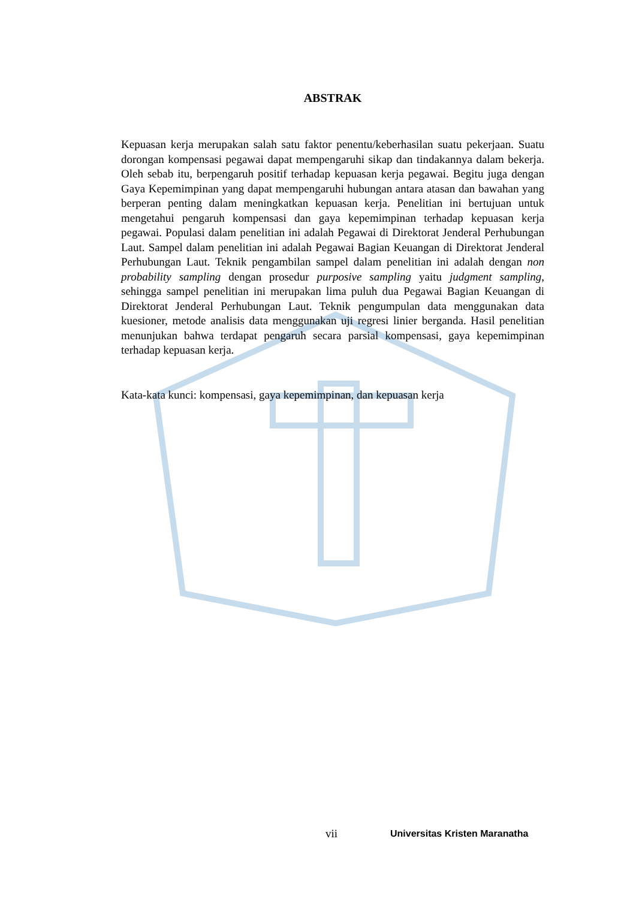ABSTRAK
Kepuasan kerja merupakan salah satu faktor penentu/keberhasilan suatu pekerjaan. Suatu dorongan kompensasi pegawai dapat mempengaruhi sikap dan tindakannya dalam bekerja. Oleh sebab itu, berpengaruh positif terhadap kepuasan kerja pegawai. Begitu juga dengan Gaya Kepemimpinan yang dapat mempengaruhi hubungan antara atasan dan bawahan yang berperan penting dalam meningkatkan kepuasan kerja. Penelitian ini bertujuan untuk mengetahui pengaruh kompensasi dan gaya kepemimpinan terhadap kepuasan kerja pegawai. Populasi dalam penelitian ini adalah Pegawai di Direktorat Jenderal Perhubungan Laut. Sampel dalam penelitian ini adalah Pegawai Bagian Keuangan di Direktorat Jenderal Perhubungan Laut. Teknik pengambilan sampel dalam penelitian ini adalah dengan non probability sampling dengan prosedur purposive sampling yaitu judgment sampling, sehingga sampel penelitian ini merupakan lima puluh dua Pegawai Bagian Keuangan di Direktorat Jenderal Perhubungan Laut. Teknik pengumpulan data menggunakan data kuesioner, metode analisis data menggunakan uji regresi linier berganda. Hasil penelitian menunjukan bahwa terdapat pengaruh secara parsial kompensasi, gaya kepemimpinan terhadap kepuasan kerja.
Kata-kata kunci: kompensasi, gaya kepemimpinan, dan kepuasan kerja
vii Universitas Kristen Maranatha